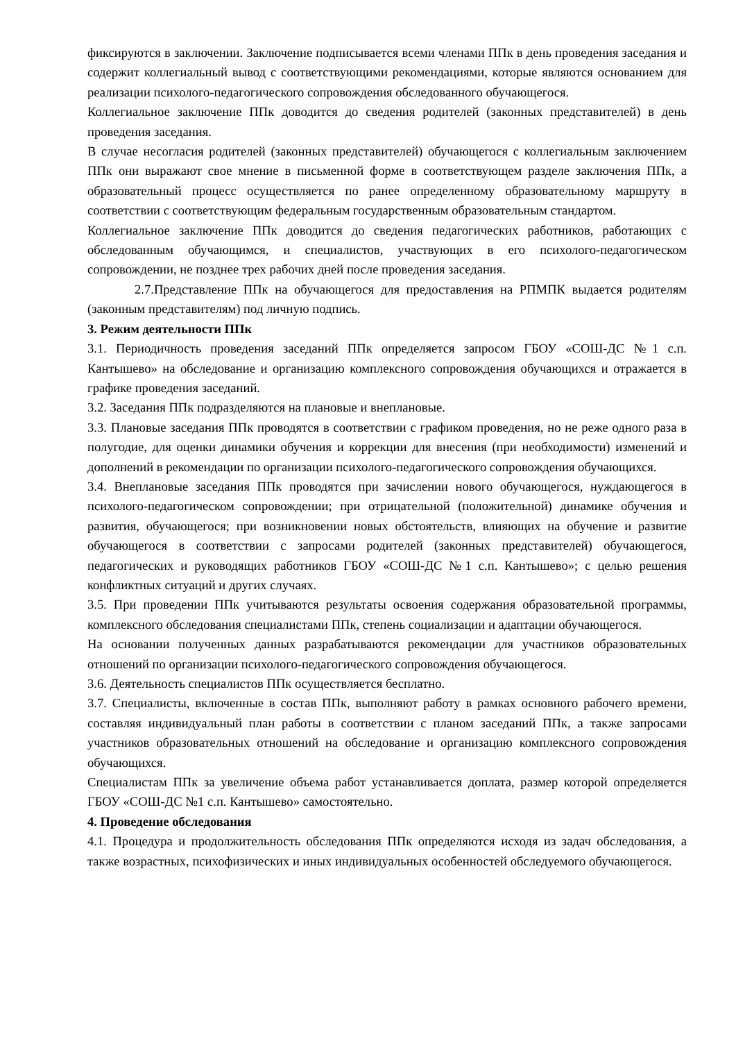фиксируются в заключении. Заключение подписывается всеми членами ППк в день проведения заседания и содержит коллегиальный вывод с соответствующими рекомендациями, которые являются основанием для реализации психолого-педагогического сопровождения обследованного обучающегося.
Коллегиальное заключение ППк доводится до сведения родителей (законных представителей) в день проведения заседания.
В случае несогласия родителей (законных представителей) обучающегося с коллегиальным заключением ППк они выражают свое мнение в письменной форме в соответствующем разделе заключения ППк, а образовательный процесс осуществляется по ранее определенному образовательному маршруту в соответствии с соответствующим федеральным государственным образовательным стандартом.
Коллегиальное заключение ППк доводится до сведения педагогических работников, работающих с обследованным обучающимся, и специалистов, участвующих в его психолого-педагогическом сопровождении, не позднее трех рабочих дней после проведения заседания.
2.7.Представление ППк на обучающегося для предоставления на РПМПК выдается родителям (законным представителям) под личную подпись.
3. Режим деятельности ППк
3.1. Периодичность проведения заседаний ППк определяется запросом ГБОУ «СОШ-ДС №1 с.п. Кантышево» на обследование и организацию комплексного сопровождения обучающихся и отражается в графике проведения заседаний.
3.2. Заседания ППк подразделяются на плановые и внеплановые.
3.3. Плановые заседания ППк проводятся в соответствии с графиком проведения, но не реже одного раза в полугодие, для оценки динамики обучения и коррекции для внесения (при необходимости) изменений и дополнений в рекомендации по организации психолого-педагогического сопровождения обучающихся.
3.4. Внеплановые заседания ППк проводятся при зачислении нового обучающегося, нуждающегося в психолого-педагогическом сопровождении; при отрицательной (положительной) динамике обучения и развития, обучающегося; при возникновении новых обстоятельств, влияющих на обучение и развитие обучающегося в соответствии с запросами родителей (законных представителей) обучающегося, педагогических и руководящих работников ГБОУ «СОШ-ДС №1 с.п. Кантышево»; с целью решения конфликтных ситуаций и других случаях.
3.5. При проведении ППк учитываются результаты освоения содержания образовательной программы, комплексного обследования специалистами ППк, степень социализации и адаптации обучающегося.
На основании полученных данных разрабатываются рекомендации для участников образовательных отношений по организации психолого-педагогического сопровождения обучающегося.
3.6. Деятельность специалистов ППк осуществляется бесплатно.
3.7. Специалисты, включенные в состав ППк, выполняют работу в рамках основного рабочего времени, составляя индивидуальный план работы в соответствии с планом заседаний ППк, а также запросами участников образовательных отношений на обследование и организацию комплексного сопровождения обучающихся.
Специалистам ППк за увеличение объема работ устанавливается доплата, размер которой определяется ГБОУ «СОШ-ДС №1 с.п. Кантышево» самостоятельно.
4. Проведение обследования
4.1. Процедура и продолжительность обследования ППк определяются исходя из задач обследования, а также возрастных, психофизических и иных индивидуальных особенностей обследуемого обучающегося.